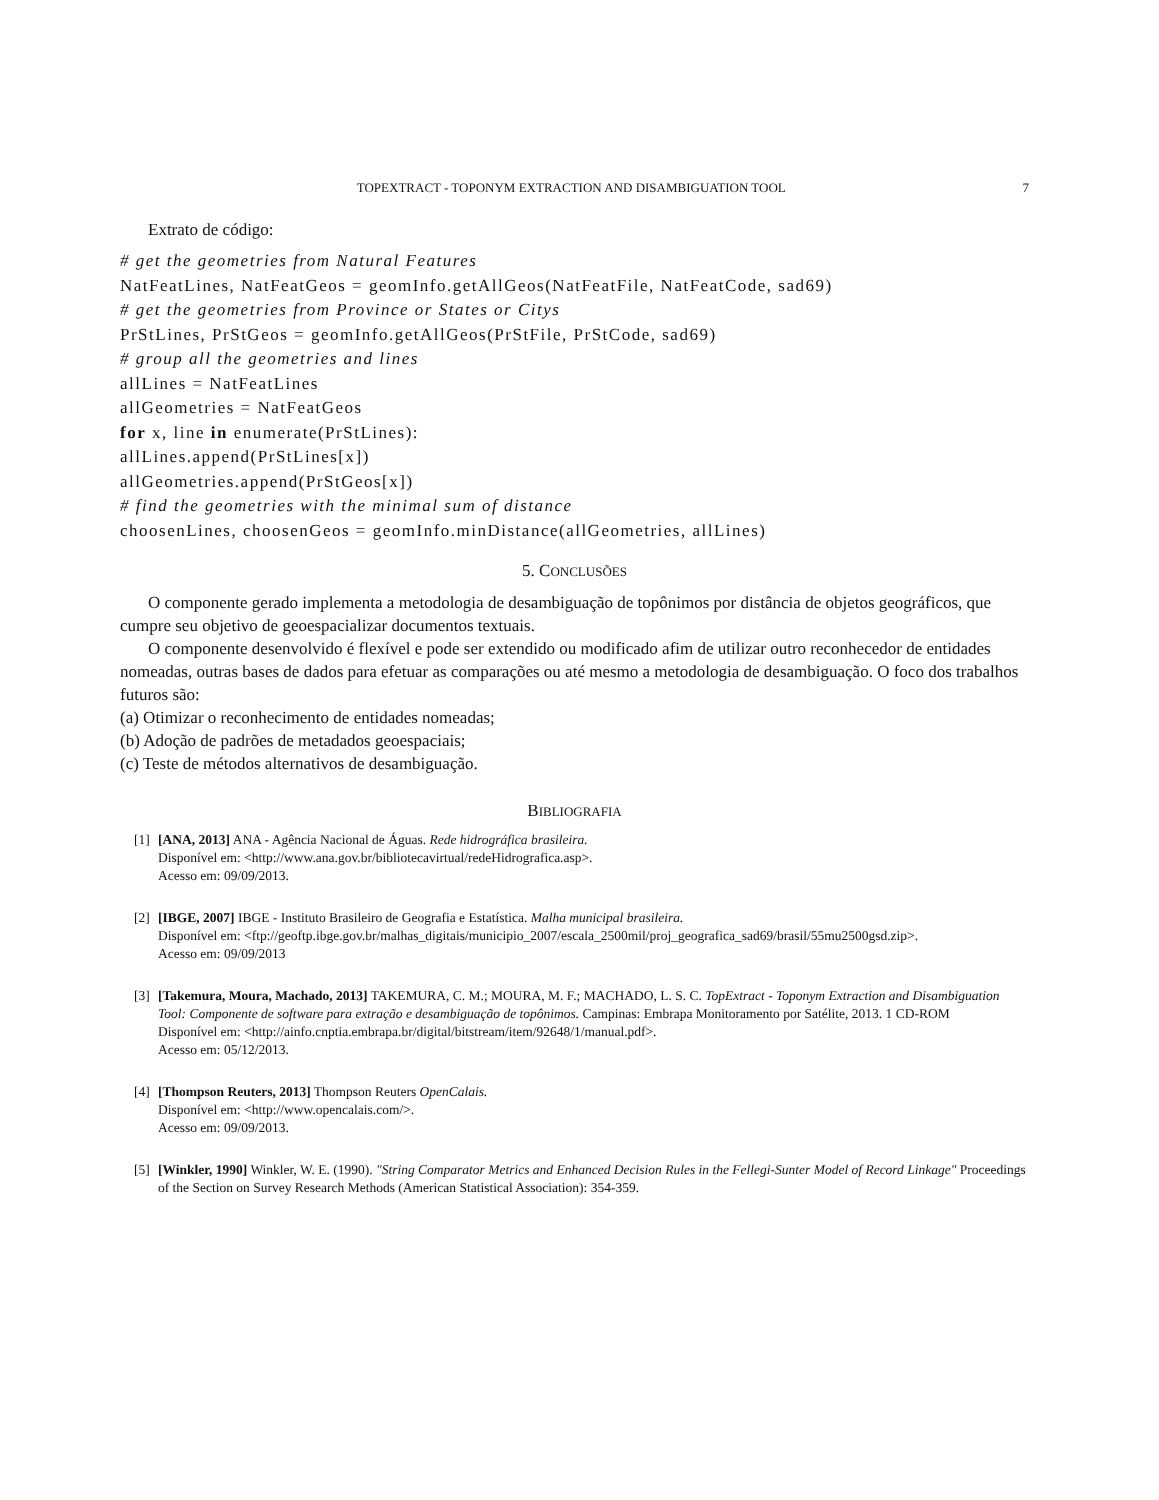TOPEXTRACT - TOPONYM EXTRACTION AND DISAMBIGUATION TOOL 7
Extrato de código:
# get the geometries from Natural Features
NatFeatLines, NatFeatGeos = geomInfo.getAllGeos(NatFeatFile, NatFeatCode, sad69)
# get the geometries from Province or States or Citys
PrStLines, PrStGeos = geomInfo.getAllGeos(PrStFile, PrStCode, sad69)
# group all the geometries and lines
allLines = NatFeatLines
allGeometries = NatFeatGeos
for x, line in enumerate(PrStLines):
allLines.append(PrStLines[x])
allGeometries.append(PrStGeos[x])
# find the geometries with the minimal sum of distance
choosenLines, choosenGeos = geomInfo.minDistance(allGeometries, allLines)
5. CONCLUSÕES
O componente gerado implementa a metodologia de desambiguação de topônimos por distância de objetos geográficos, que cumpre seu objetivo de geoespacializar documentos textuais.
O componente desenvolvido é flexível e pode ser extendido ou modificado afim de utilizar outro reconhecedor de entidades nomeadas, outras bases de dados para efetuar as comparações ou até mesmo a metodologia de desambiguação. O foco dos trabalhos futuros são:
(a) Otimizar o reconhecimento de entidades nomeadas;
(b) Adoção de padrões de metadados geoespaciais;
(c) Teste de métodos alternativos de desambiguação.
BIBLIOGRAFIA
[1]
[ANA, 2013] ANA - Agência Nacional de Águas. Rede hidrográfica brasileira.
Disponível em: <http://www.ana.gov.br/bibliotecavirtual/redeHidrografica.asp>.
Acesso em: 09/09/2013.
[2]
[IBGE, 2007] IBGE - Instituto Brasileiro de Geografia e Estatística. Malha municipal brasileira.
Disponível em: <ftp://geoftp.ibge.gov.br/malhas_digitais/municipio_2007/escala_2500mil/proj_geografica_sad69/brasil/55mu2500gsd.zip>.
Acesso em: 09/09/2013
[3]
[Takemura, Moura, Machado, 2013] TAKEMURA, C. M.; MOURA, M. F.; MACHADO, L. S. C. TopExtract - Toponym Extraction and Disambiguation Tool: Componente de software para extração e desambiguação de topônimos. Campinas: Embrapa Monitoramento por Satélite, 2013. 1 CD-ROM
Disponível em: <http://ainfo.cnptia.embrapa.br/digital/bitstream/item/92648/1/manual.pdf>.
Acesso em: 05/12/2013.
[4]
[Thompson Reuters, 2013] Thompson Reuters OpenCalais.
Disponível em: <http://www.opencalais.com/>.
Acesso em: 09/09/2013.
[5]
[Winkler, 1990] Winkler, W. E. (1990). "String Comparator Metrics and Enhanced Decision Rules in the Fellegi-Sunter Model of Record Linkage" Proceedings of the Section on Survey Research Methods (American Statistical Association): 354-359.